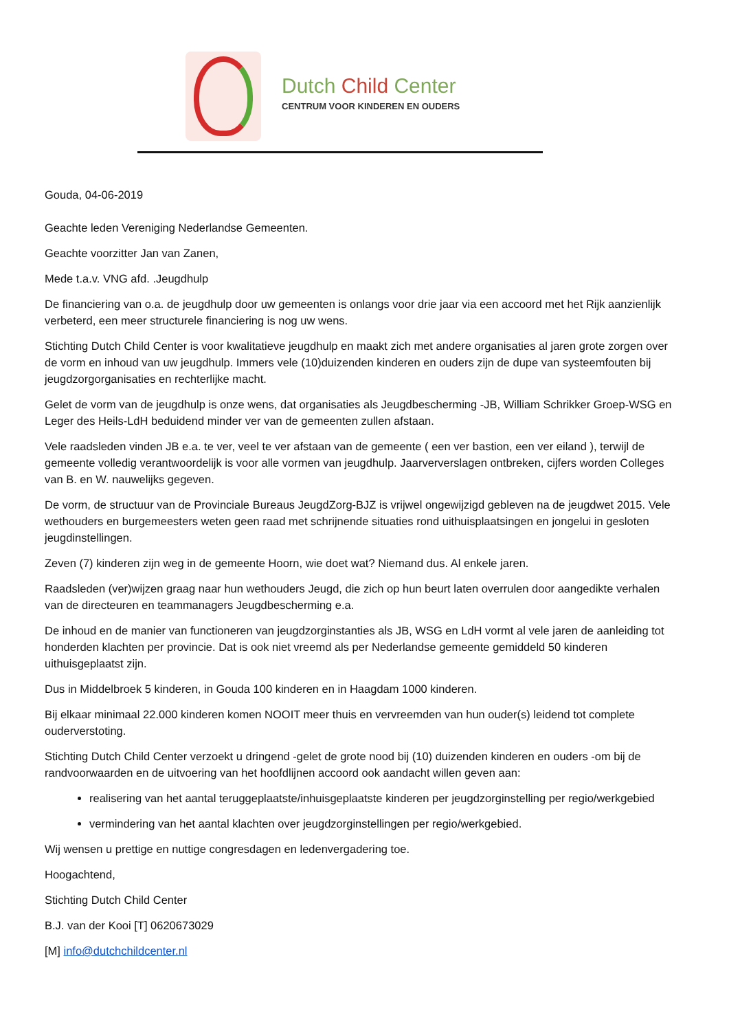Dutch Child Center
CENTRUM VOOR KINDEREN EN OUDERS
Gouda, 04-06-2019
Geachte leden Vereniging Nederlandse Gemeenten.
Geachte voorzitter Jan van Zanen,
Mede t.a.v. VNG afd. .Jeugdhulp
De financiering van o.a. de jeugdhulp door uw gemeenten is onlangs voor drie jaar via een accoord met het Rijk aanzienlijk verbeterd, een meer structurele financiering is nog uw wens.
Stichting Dutch Child Center is voor kwalitatieve jeugdhulp en maakt zich met andere organisaties al jaren grote zorgen over de vorm en inhoud van uw jeugdhulp. Immers vele (10)duizenden kinderen en ouders zijn de dupe van systeemfouten bij jeugdzorgorganisaties en rechterlijke macht.
Gelet de vorm van de jeugdhulp is onze wens, dat organisaties als Jeugdbescherming -JB, William Schrikker Groep-WSG en Leger des Heils-LdH beduidend minder ver van de gemeenten zullen afstaan.
Vele raadsleden vinden JB e.a. te ver, veel te ver afstaan van de gemeente ( een ver bastion, een ver eiland ), terwijl de gemeente volledig verantwoordelijk is voor alle vormen van jeugdhulp. Jaarververslagen ontbreken, cijfers worden Colleges van B. en W. nauwelijks gegeven.
De vorm, de structuur van de Provinciale Bureaus JeugdZorg-BJZ is vrijwel ongewijzigd gebleven na de jeugdwet 2015. Vele wethouders en burgemeesters weten geen raad met schrijnende situaties rond uithuisplaatsingen en jongelui in gesloten jeugdinstellingen.
Zeven (7) kinderen zijn weg in de gemeente Hoorn, wie doet wat? Niemand dus. Al enkele jaren.
Raadsleden (ver)wijzen graag naar hun wethouders Jeugd, die zich op hun beurt laten overrulen door aangedikte verhalen van de directeuren en teammanagers Jeugdbescherming e.a.
De inhoud en de manier van functioneren van jeugdzorginstanties als JB, WSG en LdH vormt al vele jaren de aanleiding tot honderden klachten per provincie. Dat is ook niet vreemd als per Nederlandse gemeente gemiddeld 50 kinderen uithuisgeplaatst zijn.
Dus in Middelbroek 5 kinderen, in Gouda 100 kinderen en in Haagdam 1000 kinderen.
Bij elkaar minimaal 22.000 kinderen komen NOOIT meer thuis en vervreemden van hun ouder(s) leidend tot complete ouderverstoting.
Stichting Dutch Child Center verzoekt u dringend -gelet de grote nood bij (10) duizenden kinderen en ouders -om bij de randvoorwaarden en de uitvoering van het hoofdlijnen accoord ook aandacht willen geven aan:
realisering van het aantal teruggeplaatste/inhuisgeplaatste kinderen per jeugdzorginstelling per regio/werkgebied
vermindering van het aantal klachten over jeugdzorginstellingen per regio/werkgebied.
Wij wensen u prettige en nuttige congresdagen en ledenvergadering toe.
Hoogachtend,
Stichting Dutch Child Center
B.J. van der Kooi [T] 0620673029
[M] info@dutchchildcenter.nl